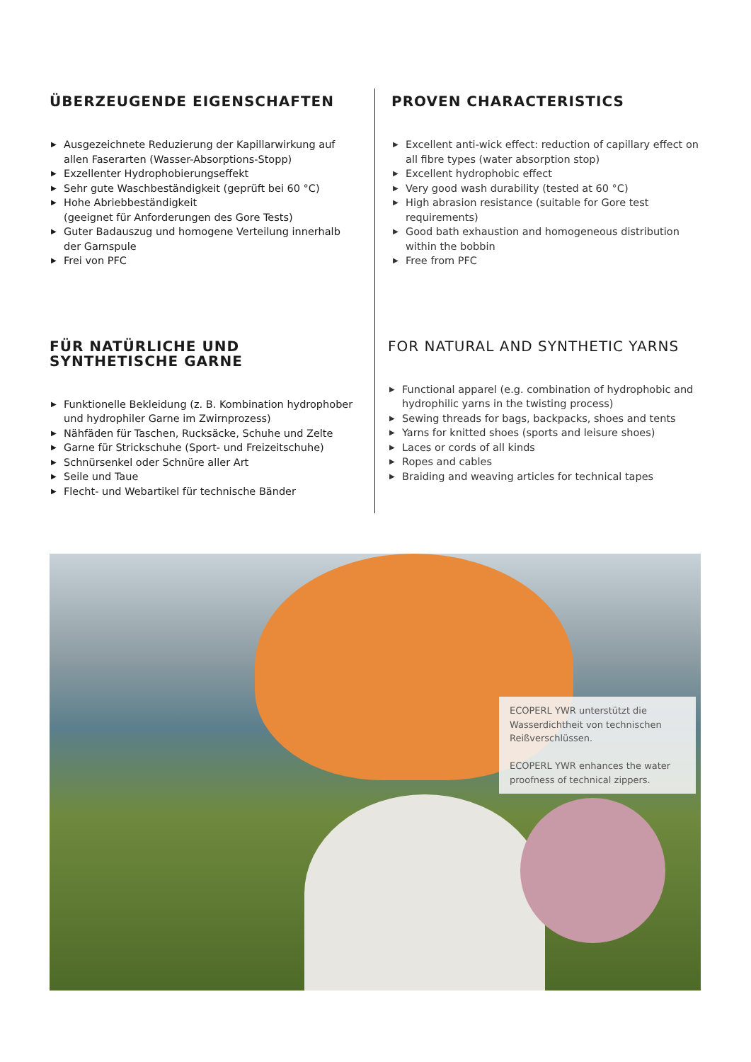ÜBERZEUGENDE EIGENSCHAFTEN
▶ Ausgezeichnete Reduzierung der Kapillarwirkung auf allen Faserarten (Wasser-Absorptions-Stopp)
▶ Exzellenter Hydrophobierungseffekt
▶ Sehr gute Waschbeständigkeit (geprüft bei 60 °C)
▶ Hohe Abriebbeständigkeit
(geeignet für Anforderungen des Gore Tests)
▶ Guter Badauszug und homogene Verteilung innerhalb der Garnspule
▶ Frei von PFC
FÜR NATÜRLICHE UND SYNTHETISCHE GARNE
▶ Funktionelle Bekleidung (z. B. Kombination hydrophober und hydrophiler Garne im Zwirnprozess)
▶ Nähfäden für Taschen, Rucksäcke, Schuhe und Zelte
▶ Garne für Strickschuhe (Sport- und Freizeitschuhe)
▶ Schnürsenkel oder Schnüre aller Art
▶ Seile und Taue
▶ Flecht- und Webartikel für technische Bänder
PROVEN CHARACTERISTICS
▶ Excellent anti-wick effect: reduction of capillary effect on all fibre types (water absorption stop)
▶ Excellent hydrophobic effect
▶ Very good wash durability (tested at 60 °C)
▶ High abrasion resistance (suitable for Gore test requirements)
▶ Good bath exhaustion and homogeneous distribution within the bobbin
▶ Free from PFC
FOR NATURAL AND SYNTHETIC YARNS
▶ Functional apparel (e.g. combination of hydrophobic and hydrophilic yarns in the twisting process)
▶ Sewing threads for bags, backpacks, shoes and tents
▶ Yarns for knitted shoes (sports and leisure shoes)
▶ Laces or cords of all kinds
▶ Ropes and cables
▶ Braiding and weaving articles for technical tapes
ECOPERL YWR unterstützt die Wasserdichtheit von technischen Reißverschlüssen.
ECOPERL YWR enhances the water proofness of technical zippers.